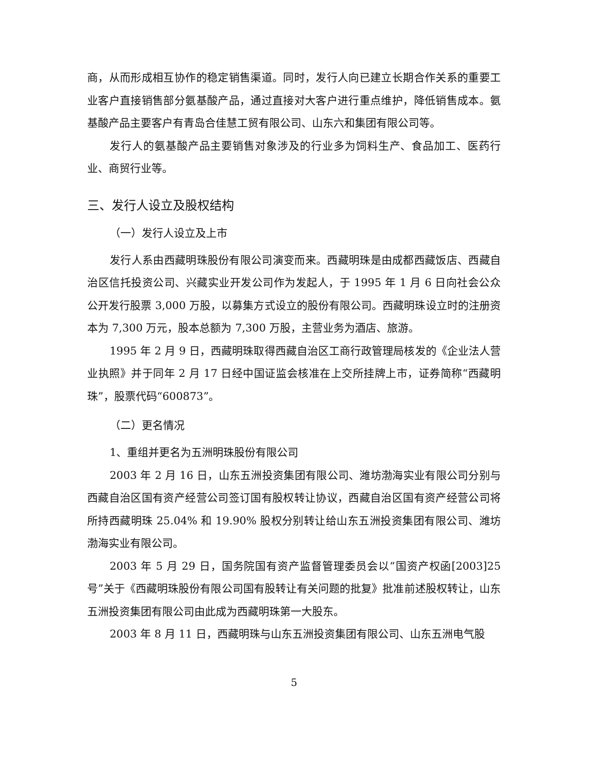商，从而形成相互协作的稳定销售渠道。同时，发行人向已建立长期合作关系的重要工业客户直接销售部分氨基酸产品，通过直接对大客户进行重点维护，降低销售成本。氨基酸产品主要客户有青岛合佳慧工贸有限公司、山东六和集团有限公司等。
发行人的氨基酸产品主要销售对象涉及的行业多为饲料生产、食品加工、医药行业、商贸行业等。
三、发行人设立及股权结构
（一）发行人设立及上市
发行人系由西藏明珠股份有限公司演变而来。西藏明珠是由成都西藏饭店、西藏自治区信托投资公司、兴藏实业开发公司作为发起人，于 1995 年 1 月 6 日向社会公众公开发行股票 3,000 万股，以募集方式设立的股份有限公司。西藏明珠设立时的注册资本为 7,300 万元，股本总额为 7,300 万股，主营业务为酒店、旅游。
1995 年 2 月 9 日，西藏明珠取得西藏自治区工商行政管理局核发的《企业法人营业执照》并于同年 2 月 17 日经中国证监会核准在上交所挂牌上市，证券简称“西藏明珠”，股票代码“600873”。
（二）更名情况
1、重组并更名为五洲明珠股份有限公司
2003 年 2 月 16 日，山东五洲投资集团有限公司、潍坊渤海实业有限公司分别与西藏自治区国有资产经营公司签订国有股权转让协议，西藏自治区国有资产经营公司将所持西藏明珠 25.04% 和 19.90% 股权分别转让给山东五洲投资集团有限公司、潍坊渤海实业有限公司。
2003 年 5 月 29 日，国务院国有资产监督管理委员会以“国资产权函[2003]25号”关于《西藏明珠股份有限公司国有股转让有关问题的批复》批准前述股权转让，山东五洲投资集团有限公司由此成为西藏明珠第一大股东。
2003 年 8 月 11 日，西藏明珠与山东五洲投资集团有限公司、山东五洲电气股
5